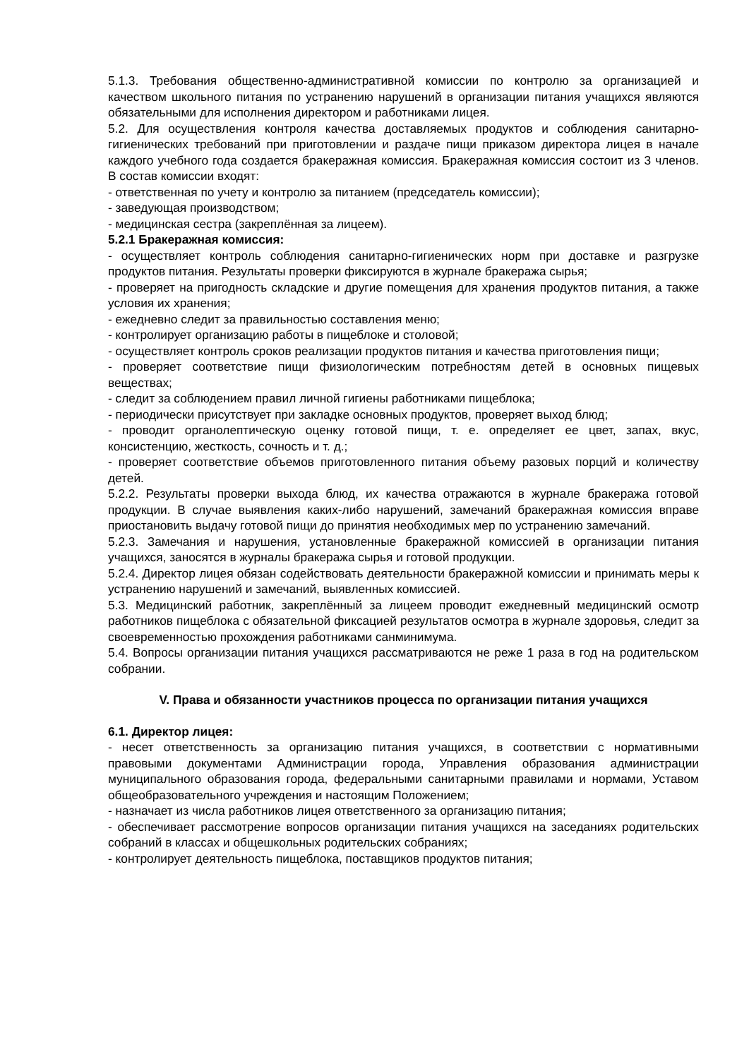5.1.3. Требования общественно-административной комиссии по контролю за организацией и качеством школьного питания по устранению нарушений в организации питания учащихся являются обязательными для исполнения директором и работниками лицея.
5.2. Для осуществления контроля качества доставляемых продуктов и соблюдения санитарно-гигиенических требований при приготовлении и раздаче пищи приказом директора лицея в начале каждого учебного года создается бракеражная комиссия. Бракеражная комиссия состоит из 3 членов. В состав комиссии входят:
- ответственная по учету и контролю за питанием (председатель комиссии);
- заведующая производством;
- медицинская сестра (закреплённая за лицеем).
5.2.1 Бракеражная комиссия:
- осуществляет контроль соблюдения санитарно-гигиенических норм при доставке и разгрузке продуктов питания. Результаты проверки фиксируются в журнале бракеража сырья;
- проверяет на пригодность складские и другие помещения для хранения продуктов питания, а также условия их хранения;
- ежедневно следит за правильностью составления меню;
- контролирует организацию работы в пищеблоке и столовой;
- осуществляет контроль сроков реализации продуктов питания и качества приготовления пищи;
- проверяет соответствие пищи физиологическим потребностям детей в основных пищевых веществах;
- следит за соблюдением правил личной гигиены работниками пищеблока;
- периодически присутствует при закладке основных продуктов, проверяет выход блюд;
- проводит органолептическую оценку готовой пищи, т. е. определяет ее цвет, запах, вкус, консистенцию, жесткость, сочность и т. д.;
- проверяет соответствие объемов приготовленного питания объему разовых порций и количеству детей.
5.2.2. Результаты проверки выхода блюд, их качества отражаются в журнале бракеража готовой продукции. В случае выявления каких-либо нарушений, замечаний бракеражная комиссия вправе приостановить выдачу готовой пищи до принятия необходимых мер по устранению замечаний.
5.2.3. Замечания и нарушения, установленные бракеражной комиссией в организации питания учащихся, заносятся в журналы бракеража сырья и готовой продукции.
5.2.4. Директор лицея обязан содействовать деятельности бракеражной комиссии и принимать меры к устранению нарушений и замечаний, выявленных комиссией.
5.3. Медицинский работник, закреплённый за лицеем проводит ежедневный медицинский осмотр работников пищеблока с обязательной фиксацией результатов осмотра в журнале здоровья, следит за своевременностью прохождения работниками санминимума.
5.4. Вопросы организации питания учащихся рассматриваются не реже 1 раза в год на родительском собрании.
V. Права и обязанности участников процесса по организации питания учащихся
6.1. Директор лицея:
- несет ответственность за организацию питания учащихся, в соответствии с нормативными правовыми документами Администрации города, Управления образования администрации муниципального образования города, федеральными санитарными правилами и нормами, Уставом общеобразовательного учреждения и настоящим Положением;
- назначает из числа работников лицея ответственного за организацию питания;
- обеспечивает рассмотрение вопросов организации питания учащихся на заседаниях родительских собраний в классах и общешкольных родительских собраниях;
- контролирует деятельность пищеблока, поставщиков продуктов питания;